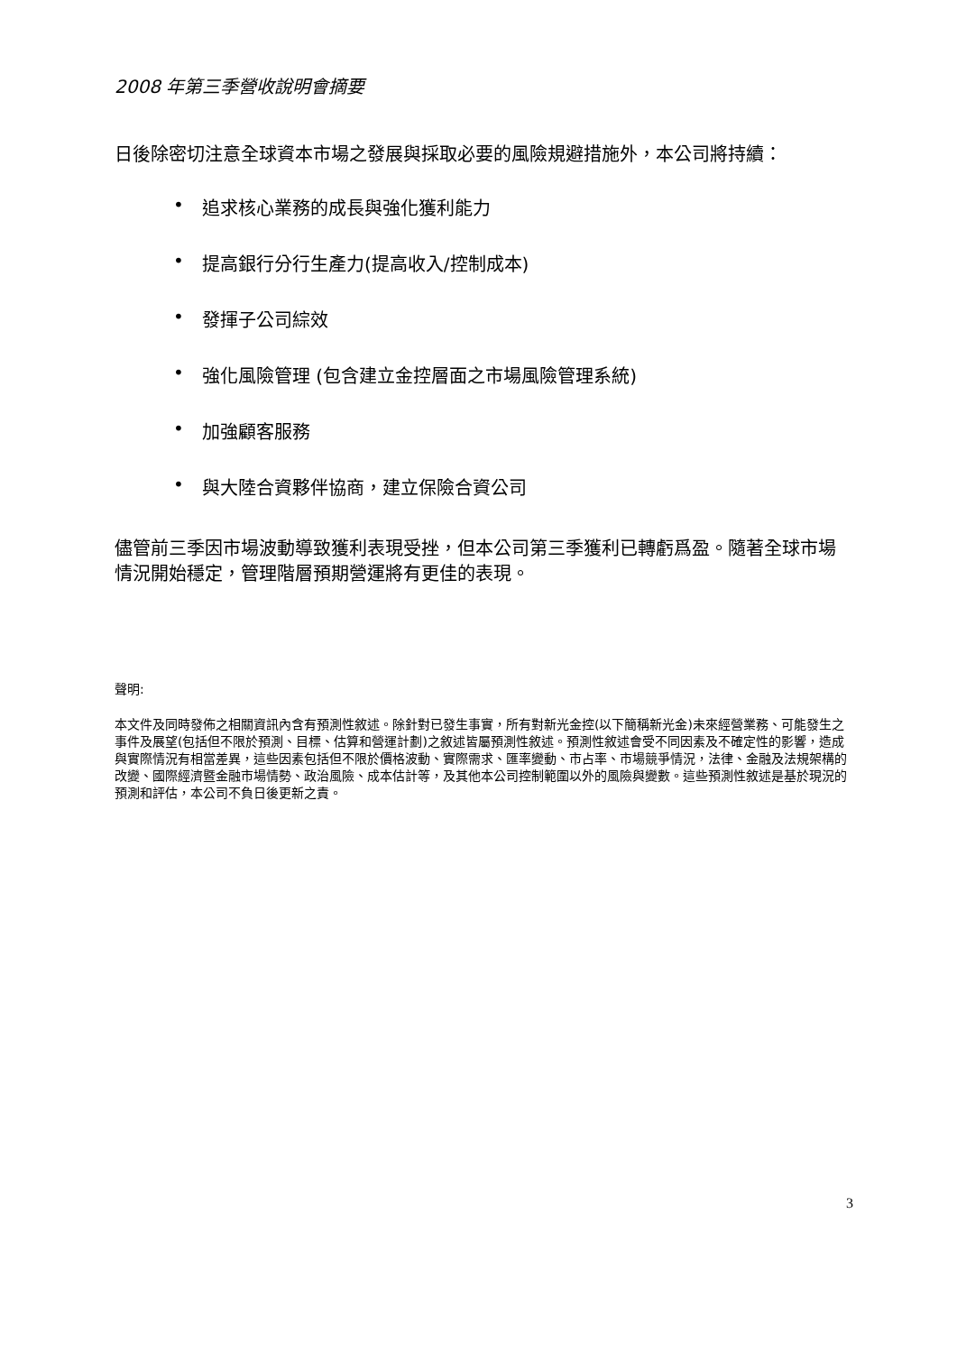2008 年第三季營收說明會摘要
日後除密切注意全球資本市場之發展與採取必要的風險規避措施外，本公司將持續：
• 追求核心業務的成長與強化獲利能力
• 提高銀行分行生產力(提高收入/控制成本)
• 發揮子公司綜效
• 強化風險管理 (包含建立金控層面之市場風險管理系統)
• 加強顧客服務
• 與大陸合資夥伴協商，建立保險合資公司
儘管前三季因市場波動導致獲利表現受挫，但本公司第三季獲利已轉虧爲盈。隨著全球市場情況開始穩定，管理階層預期營運將有更佳的表現。
聲明:
本文件及同時發佈之相關資訊內含有預測性敘述。除針對已發生事實，所有對新光金控(以下簡稱新光金)未來經營業務、可能發生之事件及展望(包括但不限於預測、目標、估算和營運計劃)之敘述皆屬預測性敘述。預測性敘述會受不同因素及不確定性的影響，造成與實際情況有相當差異，這些因素包括但不限於價格波動、實際需求、匯率變動、市占率、市場競爭情況，法律、金融及法規架構的改變、國際經濟暨金融市場情勢、政治風險、成本估計等，及其他本公司控制範圍以外的風險與變數。這些預測性敘述是基於現況的預測和評估，本公司不負日後更新之責。
3